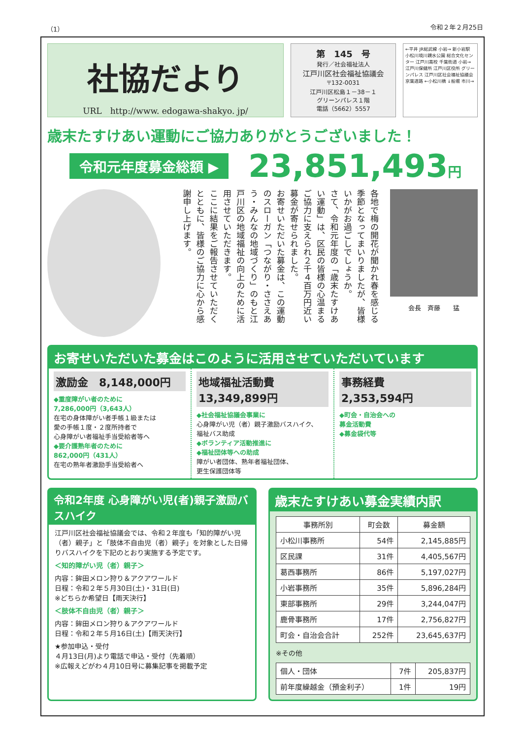（1） 令和２年２月25日
社協だより
URL　http://www. edogawa-shakyo. jp/
第　145　号
発行／社会福祉法人
江戸川区社会福祉協議会
〒132-0031
江戸川区松島１－38－１
グリーンパレス１階
電話（5662）5557
←平井 JR総武線 小岩→ 新小岩駅 小松川境川親水公園 総合文化センター 江戸川高校 千葉街道 小岩→ 江戸川保健所 江戸川区役所 グリーンパレス 江戸川区社会福祉協議会 京葉道路 ←小松川橋 ↓船堀 市川→
歳末たすけあい運動にご協力ありがとうございました！
令和元年度募金総額 ▶ 23,851,493円
各地で梅の開花が聞かれ春を感じる季節となってまいりましたが、皆様いかがお過ごしでしょうか。
さて、令和元年度の「歳末たすけあい運動」は、区民の皆様の心温まるご協力に支えられ２千４百万円近い募金が寄せられました。
お寄せいただいた募金は、この運動のスローガン「つながり・ささえあう・みんなの地域づくり」のもと江戸川区の地域福祉の向上のために活用させていただきます。
ここに結果をご報告させていただくとともに、皆様のご協力に心から感謝申し上げます。
会長　斉藤　　猛
お寄せいただいた募金はこのように活用させていただいています
激励金　8,148,000円
◆重度障がい者のために
7,286,000円（3,643人）
在宅の身体障がい者手帳１級または
愛の手帳１度・２度所持者で
心身障がい者福祉手当受給者等へ
◆要介護熟年者のために
862,000円（431人）
在宅の熟年者激励手当受給者へ
地域福祉活動費
13,349,899円
◆社会福祉協議会事業に
心身障がい児（者）親子激励バスハイク、
福祉バス助成
◆ボランティア活動推進に
◆福祉団体等への助成
障がい者団体、熟年者福祉団体、
更生保護団体等
事務経費
2,353,594円
◆町会・自治会への
募金活動費
◆募金袋代等
令和2年度 心身障がい児(者)親子激励バスハイク
江戸川区社会福祉協議会では、令和２年度も「知的障がい児（者）親子」と「肢体不自由児（者）親子」を対象とした日帰りバスハイクを下記のとおり実施する予定です。
＜知的障がい児（者）親子＞
内容：鉾田メロン狩り＆アクアワールド
日程：令和２年５月30日(土)・31日(日)
※どちらか希望日【雨天決行】
＜肢体不自由児（者）親子＞
内容：鉾田メロン狩り＆アクアワールド
日程：令和２年５月16日(土)【雨天決行】
★参加申込・受付
４月13日(月)より電話で申込・受付（先着順）
※広報えどがわ４月10日号に募集記事を掲載予定
歳末たすけあい募金実績内訳
| 事務所別 | 町会数 | 募金額 |
| --- | --- | --- |
| 小松川事務所 | 54件 | 2,145,885円 |
| 区民課 | 31件 | 4,405,567円 |
| 葛西事務所 | 86件 | 5,197,027円 |
| 小岩事務所 | 35件 | 5,896,284円 |
| 東部事務所 | 29件 | 3,244,047円 |
| 鹿骨事務所 | 17件 | 2,756,827円 |
| 町会・自治会合計 | 252件 | 23,645,637円 |
※その他
| 個人・団体 | 7件 | 205,837円 |
| 前年度繰越金（預金利子） | 1件 | 19円 |